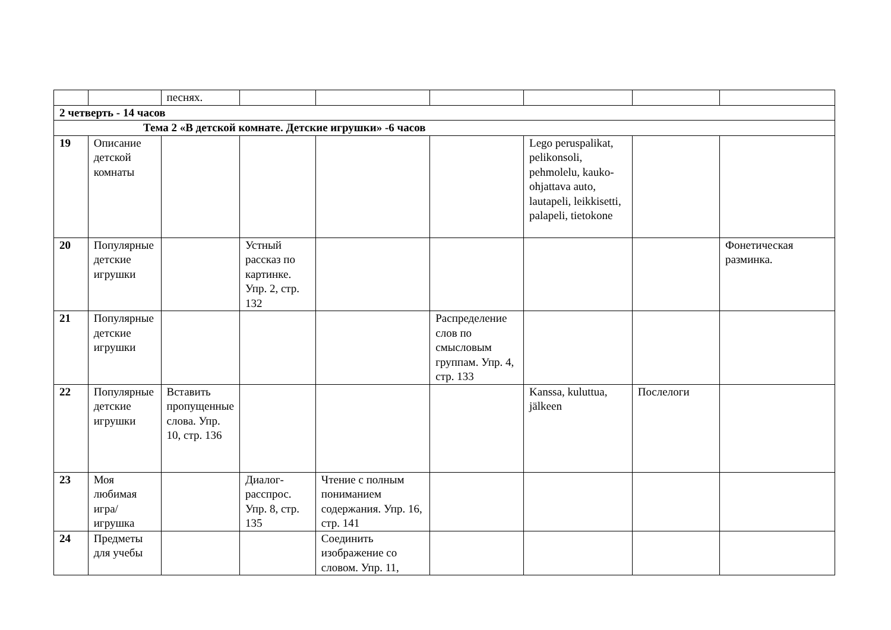| | | песнях. | | | | | | |
| 2 четверть - 14 часов | | | | | | | | |
| Тема 2 «В детской комнате. Детские игрушки» -6 часов | | | | | | | | |
| 19 | Описание детской комнаты | | | | | Lego peruspalikat, pelikonsoli, pehmolelu, kauko-ohjattava auto, lautapeli, leikkisetti, palapeli, tietokone | | |
| 20 | Популярные детские игрушки | | Устный рассказ по картинке. Упр. 2, стр. 132 | | | | | Фонетическая разминка. |
| 21 | Популярные детские игрушки | | | | Распределение слов по смысловым группам. Упр. 4, стр. 133 | | | |
| 22 | Популярные детские игрушки | Вставить пропущенные слова. Упр. 10, стр. 136 | | | | Kanssa, kuluttua, jälkeen | Послелоги | |
| 23 | Моя любимая игра/игрушка | | Диалог-расспрос. Упр. 8, стр. 135 | Чтение с полным пониманием содержания. Упр. 16, стр. 141 | | | | |
| 24 | Предметы для учебы | | | Соединить изображение со словом. Упр. 11, | | | | |